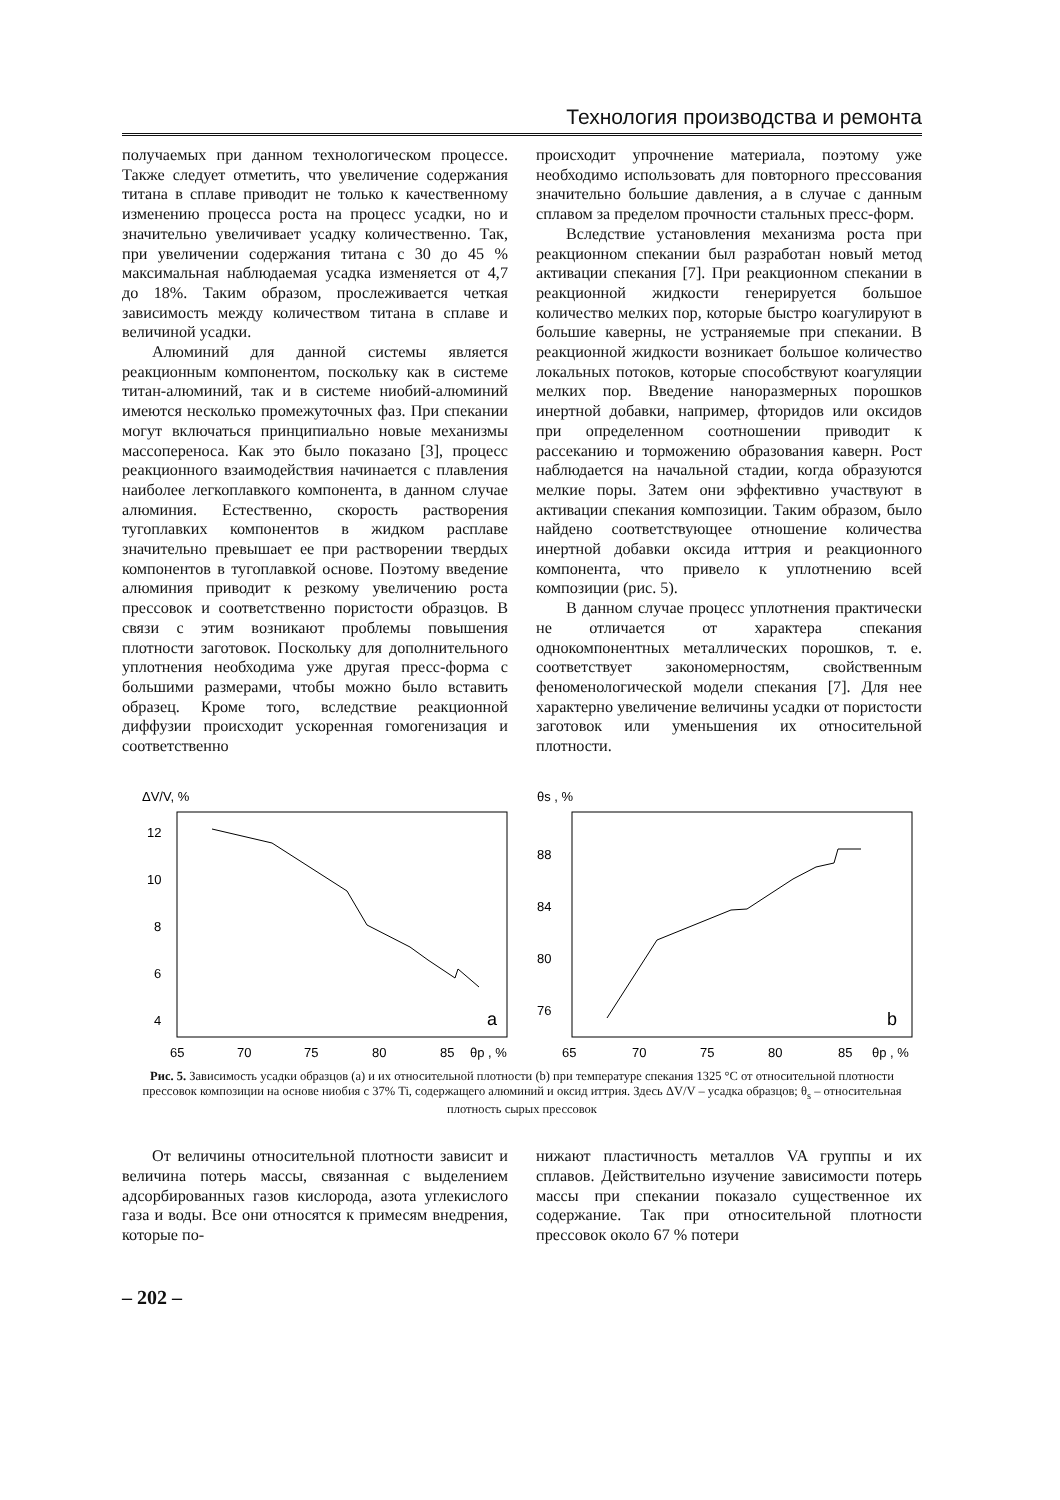Технология производства и ремонта
получаемых при данном технологическом процессе. Также следует отметить, что увеличение содержания титана в сплаве приводит не только к качественному изменению процесса роста на процесс усадки, но и значительно увеличивает усадку количественно. Так, при увеличении содержания титана с 30 до 45 % максимальная наблюдаемая усадка изменяется от 4,7 до 18%. Таким образом, прослеживается четкая зависимость между количеством титана в сплаве и величиной усадки.
Алюминий для данной системы является реакционным компонентом, поскольку как в системе титан-алюминий, так и в системе ниобий-алюминий имеются несколько промежуточных фаз. При спекании могут включаться принципиально новые механизмы массопереноса. Как это было показано [3], процесс реакционного взаимодействия начинается с плавления наиболее легкоплавкого компонента, в данном случае алюминия. Естественно, скорость растворения тугоплавких компонентов в жидком расплаве значительно превышает ее при растворении твердых компонентов в тугоплавкой основе. Поэтому введение алюминия приводит к резкому увеличению роста прессовок и соответственно пористости образцов. В связи с этим возникают проблемы повышения плотности заготовок. Поскольку для дополнительного уплотнения необходима уже другая пресс-форма с большими размерами, чтобы можно было вставить образец. Кроме того, вследствие реакционной диффузии происходит ускоренная гомогенизация и соответственно
происходит упрочнение материала, поэтому уже необходимо использовать для повторного прессования значительно большие давления, а в случае с данным сплавом за пределом прочности стальных пресс-форм.
Вследствие установления механизма роста при реакционном спекании был разработан новый метод активации спекания [7]. При реакционном спекании в реакционной жидкости генерируется большое количество мелких пор, которые быстро коагулируют в большие каверны, не устраняемые при спекании. В реакционной жидкости возникает большое количество локальных потоков, которые способствуют коагуляции мелких пор. Введение наноразмерных порошков инертной добавки, например, фторидов или оксидов при определенном соотношении приводит к рассеканию и торможению образования каверн. Рост наблюдается на начальной стадии, когда образуются мелкие поры. Затем они эффективно участвуют в активации спекания композиции. Таким образом, было найдено соответствующее отношение количества инертной добавки оксида иттрия и реакционного компонента, что привело к уплотнению всей композиции (рис. 5).
В данном случае процесс уплотнения практически не отличается от характера спекания однокомпонентных металлических порошков, т. е. соответствует закономерностям, свойственным феноменологической модели спекания [7]. Для нее характерно увеличение величины усадки от пористости заготовок или уменьшения их относительной плотности.
ΔV/V, %
12
10
8
6
4
65
70
75
80
85
θp , %
a
θs , %
88
84
80
76
65
70
75
80
85
θp , %
b
Рис. 5. Зависимость усадки образцов (a) и их относительной плотности (b) при температуре спекания 1325 °С от относительной плотности прессовок композиции на основе ниобия с 37% Ti, содержащего алюминий и оксид иттрия. Здесь ΔV/V – усадка образцов; θ<sub>s</sub> – относительная плотность сырых прессовок
От величины относительной плотности зависит и величина потерь массы, связанная с выделением адсорбированных газов кислорода, азота углекислого газа и воды. Все они относятся к примесям внедрения, которые по-
нижают пластичность металлов VA группы и их сплавов. Действительно изучение зависимости потерь массы при спекании показало существенное их содержание. Так при относительной плотности прессовок около 67 % потери
– 202 –